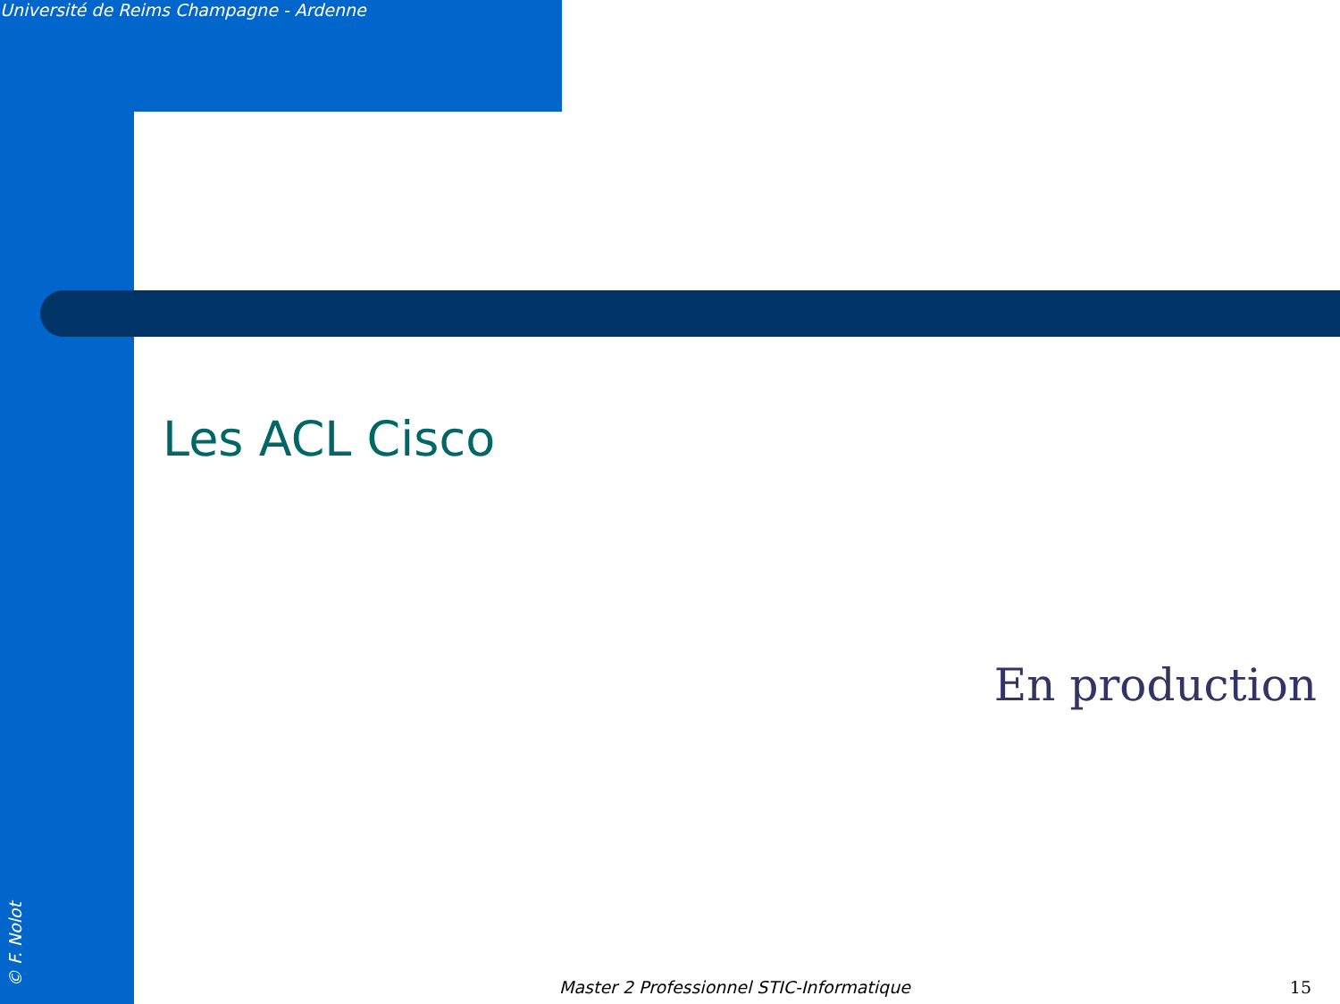Université de Reims Champagne - Ardenne
Les ACL Cisco
En production
Master 2 Professionnel STIC-Informatique
15 © F. Nolot